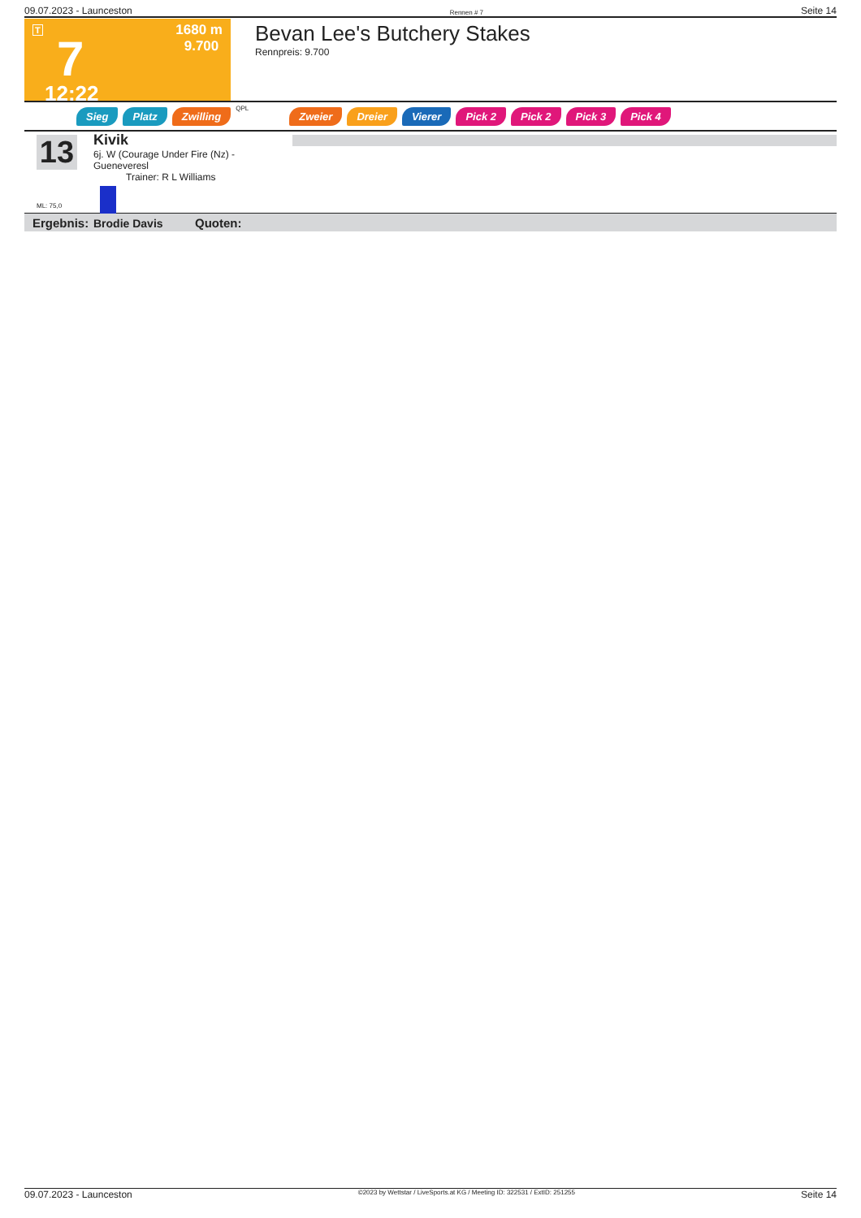09.07.2023 - Launceston Rennen # 7 Seite 14
T
7
12:22
1680 m
9.700
Bevan Lee's Butchery Stakes
Rennpreis: 9.700
Sieg Platz Zwilling QPL Zweier Dreier Vierer Pick 2 Pick 2 Pick 3 Pick 4
13
ML: 75,0
Kivik
6j. W (Courage Under Fire (Nz) - Gueneveresl
Trainer: R L Williams
Brodie Davis
Ergebnis: Quoten:
09.07.2023 - Launceston ©2023 by Wettstar / LiveSports.at KG / Meeting ID: 322531 / ExtID: 251255 Seite 14